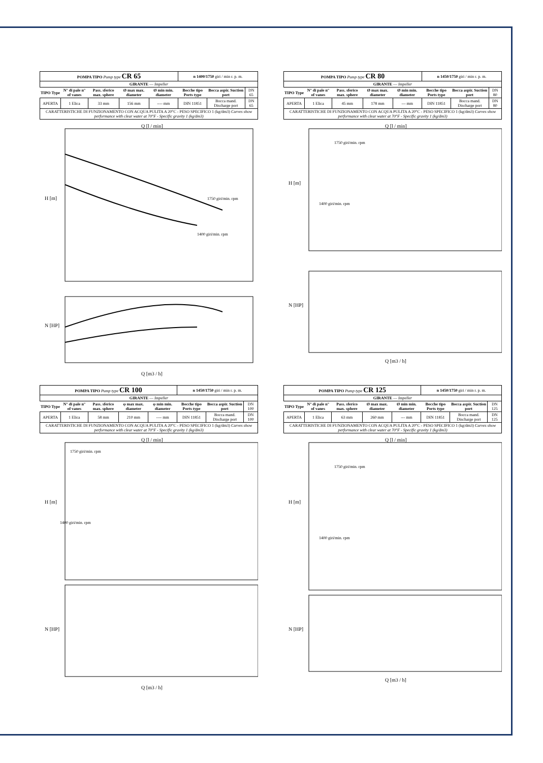| POMPA TIPO Pump type CR 65 | | | | | n 1400/1750 giri / min r. p. m. | | |
| GIRANTE — Impeller | | | | | | | |
| TIPO Type | N° di pale n° of vanes | Pass. sferico max. sphere | Ø max max. diameter | Ø min min. diameter | Bocche tipo Ports type | Bocca aspir. Suction port | DN 65 |
| APERTA | 1 Elica | 33 mm | 156 mm | ---- mm | DIN 11851 | Bocca mand. Discharge port | DN 65 |
| CARATTERISTICHE DI FUNZIONAMENTO CON ACQUA PULITA A 20°C - PESO SPECIFICO 1 (kg/dm3) Curves show performance with clear water at 70°F - Specific gravity 1 (kg/dm3) | | | | | | | |
H [m]
N [HP]
1750 giri/min. rpm
1400 giri/min. rpm
Q [m3 / h]
Q [l / min]
| POMPA TIPO Pump type CR 80 | | | | | n 1450/1750 giri / min r. p. m. | | |
| GIRANTE — Impeller | | | | | | | |
| TIPO Type | N° di pale n° of vanes | Pass. sferico max. sphere | Ø max max. diameter | Ø min min. diameter | Bocche tipo Ports type | Bocca aspir. Suction port | DN 80 |
| APERTA | 1 Elica | 45 mm | 178 mm | --- mm | DIN 11851 | Bocca mand. Discharge port | DN 80 |
| CARATTERISTICHE DI FUNZIONAMENTO CON ACQUA PULITA A 20°C - PESO SPECIFICO 1 (kg/dm3) Curves show performance with clear water at 70°F - Specific gravity 1 (kg/dm3) | | | | | | | |
H [m]
N [HP]
Q [m3 / h]
Q [l / min]
1750 giri/min. rpm
1400 giri/min. rpm
| POMPA TIPO Pump type CR 100 | | | | | n 1450/1750 giri / min r. p. m. | | |
| GIRANTE — Impeller | | | | | | | |
| TIPO Type | N° di pale n° of vanes | Pass. sferico max. sphere | φ max max. diameter | φ min min. diameter | Bocche tipo Ports type | Bocca aspir. Suction port | DN 100 |
| APERTA | 1 Elica | 58 mm | 210 mm | ---- mm | DIN 11851 | Bocca mand. Discharge port | DN 100 |
| CARATTERISTICHE DI FUNZIONAMENTO CON ACQUA PULITA A 20°C - PESO SPECIFICO 1 (kg/dm3) Curves show performance with clear water at 70°F - Specific gravity 1 (kg/dm3) | | | | | | | |
H [m]
N [HP]
Q [m3 / h]
Q [l / min]
1750 giri/min. rpm
1400 giri/min. rpm
| POMPA TIPO Pump type CR 125 | | | | | n 1450/1750 giri / min r. p. m. | | |
| GIRANTE — Impeller | | | | | | | |
| TIPO Type | N° di pale n° of vanes | Pass. sferico max. sphere | Ø max max. diameter | Ø min min. diameter | Bocche tipo Ports type | Bocca aspir. Suction port | DN 125 |
| APERTA | 1 Elica | 63 mm | 260 mm | --- mm | DIN 11851 | Bocca mand. Discharge port | DN 125 |
| CARATTERISTICHE DI FUNZIONAMENTO CON ACQUA PULITA A 20°C - PESO SPECIFICO 1 (kg/dm3) Curves show performance with clear water at 70°F - Specific gravity 1 (kg/dm3) | | | | | | | |
H [m]
N [HP]
Q [m3 / h]
Q [l / min]
1750 giri/min. rpm
1400 giri/min. rpm